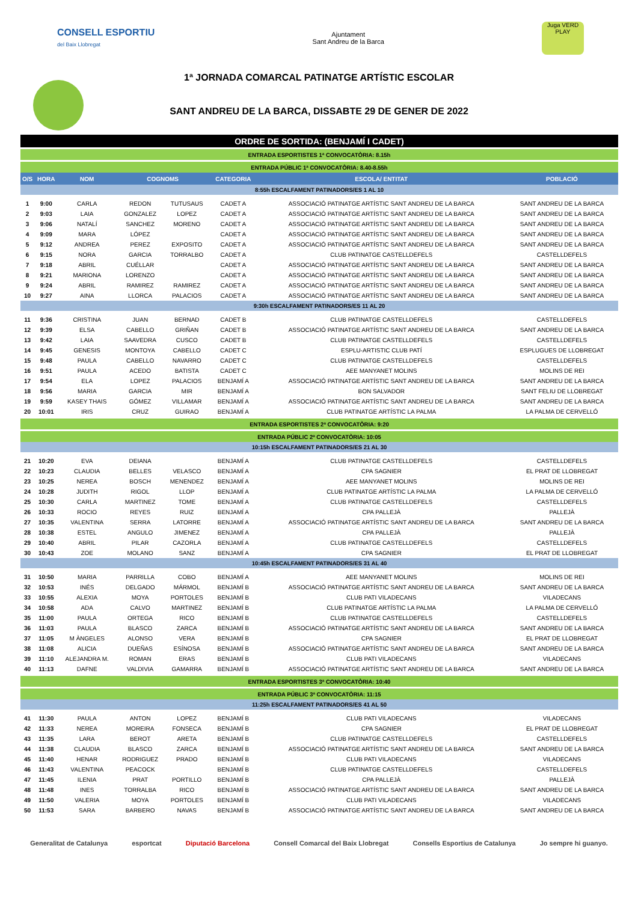CONSELL ESPORTIU
del Baix Llobregat
Ajuntament
Sant Andreu de la Barca
Juga VERD PLAY
1ª JORNADA COMARCAL PATINATGE ARTÍSTIC ESCOLAR
SANT ANDREU DE LA BARCA, DISSABTE 29 DE GENER DE 2022
| ORDRE DE SORTIDA: (BENJAMÍ I CADET) | | | | | | | |
| ENTRADA ESPORTISTES 1ª CONVOCATÒRIA: 8.15h | | | | | | | |
| ENTRADA PÚBLIC 1ª CONVOCATÒRIA: 8.40-8.55h | | | | | | | |
| O/S | HORA | NOM | COGNOMS | | CATEGORIA | ESCOLA/ ENTITAT | POBLACIÓ |
| 8:55h ESCALFAMENT PATINADORS/ES 1 AL 10 | | | | | | | |
| 1 | 9:00 | CARLA | REDON | TUTUSAUS | CADET A | ASSOCIACIÓ PATINATGE ARTÍSTIC SANT ANDREU DE LA BARCA | SANT ANDREU DE LA BARCA |
| 2 | 9:03 | LAIA | GONZALEZ | LOPEZ | CADET A | ASSOCIACIÓ PATINATGE ARTÍSTIC SANT ANDREU DE LA BARCA | SANT ANDREU DE LA BARCA |
| 3 | 9:06 | NATALÍ | SANCHEZ | MORENO | CADET A | ASSOCIACIÓ PATINATGE ARTÍSTIC SANT ANDREU DE LA BARCA | SANT ANDREU DE LA BARCA |
| 4 | 9:09 | MARA | LÓPEZ | | CADET A | ASSOCIACIÓ PATINATGE ARTÍSTIC SANT ANDREU DE LA BARCA | SANT ANDREU DE LA BARCA |
| 5 | 9:12 | ANDREA | PEREZ | EXPOSITO | CADET A | ASSOCIACIÓ PATINATGE ARTÍSTIC SANT ANDREU DE LA BARCA | SANT ANDREU DE LA BARCA |
| 6 | 9:15 | NORA | GARCIA | TORRALBO | CADET A | CLUB PATINATGE CASTELLDEFELS | CASTELLDEFELS |
| 7 | 9:18 | ABRIL | CUÉLLAR | | CADET A | ASSOCIACIÓ PATINATGE ARTÍSTIC SANT ANDREU DE LA BARCA | SANT ANDREU DE LA BARCA |
| 8 | 9:21 | MARIONA | LORENZO | | CADET A | ASSOCIACIÓ PATINATGE ARTÍSTIC SANT ANDREU DE LA BARCA | SANT ANDREU DE LA BARCA |
| 9 | 9:24 | ABRIL | RAMIREZ | RAMIREZ | CADET A | ASSOCIACIÓ PATINATGE ARTÍSTIC SANT ANDREU DE LA BARCA | SANT ANDREU DE LA BARCA |
| 10 | 9:27 | AINA | LLORCA | PALACIOS | CADET A | ASSOCIACIÓ PATINATGE ARTÍSTIC SANT ANDREU DE LA BARCA | SANT ANDREU DE LA BARCA |
| 9:30h ESCALFAMENT PATINADORS/ES 11 AL 20 | | | | | | | |
| 11 | 9:36 | CRISTINA | JUAN | BERNAD | CADET B | CLUB PATINATGE CASTELLDEFELS | CASTELLDEFELS |
| 12 | 9:39 | ELSA | CABELLO | GRIÑAN | CADET B | ASSOCIACIÓ PATINATGE ARTÍSTIC SANT ANDREU DE LA BARCA | SANT ANDREU DE LA BARCA |
| 13 | 9:42 | LAIA | SAAVEDRA | CUSCO | CADET B | CLUB PATINATGE CASTELLDEFELS | CASTELLDEFELS |
| 14 | 9:45 | GENESIS | MONTOYA | CABELLO | CADET C | ESPLU-ARTISTIC CLUB PATÍ | ESPLUGUES DE LLOBREGAT |
| 15 | 9:48 | PAULA | CABELLO | NAVARRO | CADET C | CLUB PATINATGE CASTELLDEFELS | CASTELLDEFELS |
| 16 | 9:51 | PAULA | ACEDO | BATISTA | CADET C | AEE MANYANET MOLINS | MOLINS DE REI |
| 17 | 9:54 | ELA | LOPEZ | PALACIOS | BENJAMÍ A | ASSOCIACIÓ PATINATGE ARTÍSTIC SANT ANDREU DE LA BARCA | SANT ANDREU DE LA BARCA |
| 18 | 9:56 | MARIA | GARCIA | MIR | BENJAMÍ A | BON SALVADOR | SANT FELIU DE LLOBREGAT |
| 19 | 9:59 | KASEY THAIS | GÓMEZ | VILLAMAR | BENJAMÍ A | ASSOCIACIÓ PATINATGE ARTÍSTIC SANT ANDREU DE LA BARCA | SANT ANDREU DE LA BARCA |
| 20 | 10:01 | IRIS | CRUZ | GUIRAO | BENJAMÍ A | CLUB PATINATGE ARTÍSTIC LA PALMA | LA PALMA DE CERVELLÓ |
| ENTRADA ESPORTISTES 2ª CONVOCATÒRIA: 9:20 | | | | | | | |
| ENTRADA PÚBLIC 2ª CONVOCATÒRIA: 10:05 | | | | | | | |
| 10:15h ESCALFAMENT PATINADORS/ES 21 AL 30 | | | | | | | |
| 21 | 10:20 | EVA | DEIANA | | BENJAMÍ A | CLUB PATINATGE CASTELLDEFELS | CASTELLDEFELS |
| 22 | 10:23 | CLAUDIA | BELLES | VELASCO | BENJAMÍ A | CPA SAGNIER | EL PRAT DE LLOBREGAT |
| 23 | 10:25 | NEREA | BOSCH | MENENDEZ | BENJAMÍ A | AEE MANYANET MOLINS | MOLINS DE REI |
| 24 | 10:28 | JUDITH | RIGOL | LLOP | BENJAMÍ A | CLUB PATINATGE ARTÍSTIC LA PALMA | LA PALMA DE CERVELLÓ |
| 25 | 10:30 | CARLA | MARTINEZ | TOME | BENJAMÍ A | CLUB PATINATGE CASTELLDEFELS | CASTELLDEFELS |
| 26 | 10:33 | ROCIO | REYES | RUIZ | BENJAMÍ A | CPA PALLEJÀ | PALLEJÀ |
| 27 | 10:35 | VALENTINA | SERRA | LATORRE | BENJAMÍ A | ASSOCIACIÓ PATINATGE ARTÍSTIC SANT ANDREU DE LA BARCA | SANT ANDREU DE LA BARCA |
| 28 | 10:38 | ESTEL | ANGULO | JIMENEZ | BENJAMÍ A | CPA PALLEJÀ | PALLEJÀ |
| 29 | 10:40 | ABRIL | PILAR | CAZORLA | BENJAMÍ A | CLUB PATINATGE CASTELLDEFELS | CASTELLDEFELS |
| 30 | 10:43 | ZOE | MOLANO | SANZ | BENJAMÍ A | CPA SAGNIER | EL PRAT DE LLOBREGAT |
| 10:45h ESCALFAMENT PATINADORS/ES 31 AL 40 | | | | | | | |
| 31 | 10:50 | MARIA | PARRILLA | COBO | BENJAMÍ A | AEE MANYANET MOLINS | MOLINS DE REI |
| 32 | 10:53 | INÉS | DELGADO | MÁRMOL | BENJAMÍ B | ASSOCIACIÓ PATINATGE ARTÍSTIC SANT ANDREU DE LA BARCA | SANT ANDREU DE LA BARCA |
| 33 | 10:55 | ALEXIA | MOYA | PORTOLES | BENJAMÍ B | CLUB PATI VILADECANS | VILADECANS |
| 34 | 10:58 | ADA | CALVO | MARTINEZ | BENJAMÍ B | CLUB PATINATGE ARTÍSTIC LA PALMA | LA PALMA DE CERVELLÓ |
| 35 | 11:00 | PAULA | ORTEGA | RICO | BENJAMÍ B | CLUB PATINATGE CASTELLDEFELS | CASTELLDEFELS |
| 36 | 11:03 | PAULA | BLASCO | ZARCA | BENJAMÍ B | ASSOCIACIÓ PATINATGE ARTÍSTIC SANT ANDREU DE LA BARCA | SANT ANDREU DE LA BARCA |
| 37 | 11:05 | M ÀNGELES | ALONSO | VERA | BENJAMÍ B | CPA SAGNIER | EL PRAT DE LLOBREGAT |
| 38 | 11:08 | ALICIA | DUEÑAS | ESÍNOSA | BENJAMÍ B | ASSOCIACIÓ PATINATGE ARTÍSTIC SANT ANDREU DE LA BARCA | SANT ANDREU DE LA BARCA |
| 39 | 11:10 | ALEJANDRA M. | ROMAN | ERAS | BENJAMÍ B | CLUB PATI VILADECANS | VILADECANS |
| 40 | 11:13 | DAFNE | VALDIVIA | GAMARRA | BENJAMÍ B | ASSOCIACIÓ PATINATGE ARTÍSTIC SANT ANDREU DE LA BARCA | SANT ANDREU DE LA BARCA |
| ENTRADA ESPORTISTES 3ª CONVOCATÒRIA: 10:40 | | | | | | | |
| ENTRADA PÚBLIC 3ª CONVOCATÒRIA: 11:15 | | | | | | | |
| 11:25h ESCALFAMENT PATINADORS/ES 41 AL 50 | | | | | | | |
| 41 | 11:30 | PAULA | ANTON | LOPEZ | BENJAMÍ B | CLUB PATI VILADECANS | VILADECANS |
| 42 | 11:33 | NEREA | MOREIRA | FONSECA | BENJAMÍ B | CPA SAGNIER | EL PRAT DE LLOBREGAT |
| 43 | 11:35 | LARA | BEROT | ARETA | BENJAMÍ B | CLUB PATINATGE CASTELLDEFELS | CASTELLDEFELS |
| 44 | 11:38 | CLAUDIA | BLASCO | ZARCA | BENJAMÍ B | ASSOCIACIÓ PATINATGE ARTÍSTIC SANT ANDREU DE LA BARCA | SANT ANDREU DE LA BARCA |
| 45 | 11:40 | HENAR | RODRIGUEZ | PRADO | BENJAMÍ B | CLUB PATI VILADECANS | VILADECANS |
| 46 | 11:43 | VALENTINA | PEACOCK | | BENJAMÍ B | CLUB PATINATGE CASTELLDEFELS | CASTELLDEFELS |
| 47 | 11:45 | ILENIA | PRAT | PORTILLO | BENJAMÍ B | CPA PALLEJÀ | PALLEJÀ |
| 48 | 11:48 | INES | TORRALBA | RICO | BENJAMÍ B | ASSOCIACIÓ PATINATGE ARTÍSTIC SANT ANDREU DE LA BARCA | SANT ANDREU DE LA BARCA |
| 49 | 11:50 | VALERIA | MOYA | PORTOLES | BENJAMÍ B | CLUB PATI VILADECANS | VILADECANS |
| 50 | 11:53 | SARA | BARBERO | NAVAS | BENJAMÍ B | ASSOCIACIÓ PATINATGE ARTÍSTIC SANT ANDREU DE LA BARCA | SANT ANDREU DE LA BARCA |
Generalitat de Catalunya esportcat Diputació Barcelona Consell Comarcal del Baix Llobregat Consells Esportius de Catalunya Jo sempre hi guanyo.